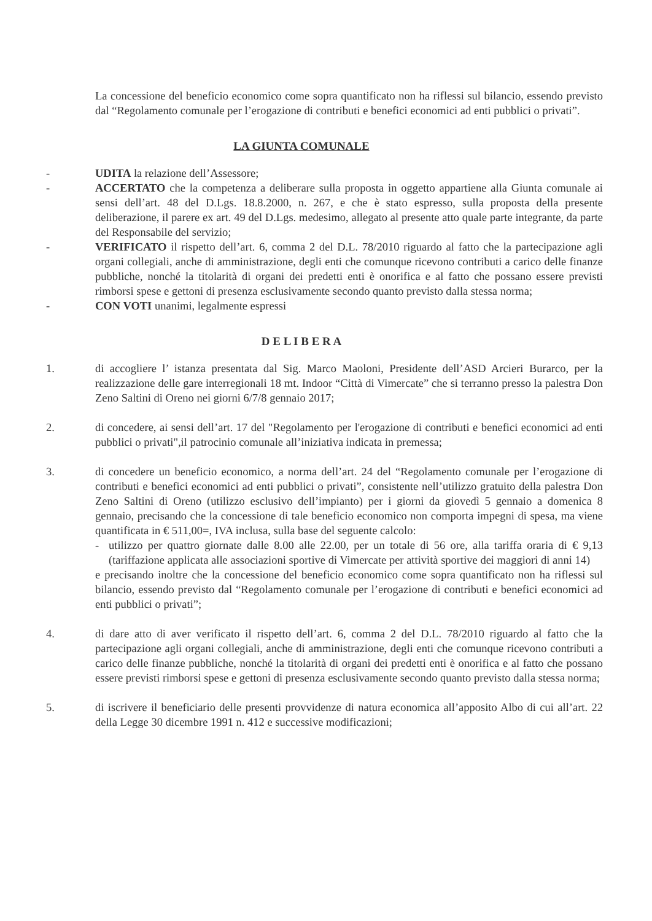La concessione del beneficio economico come sopra quantificato non ha riflessi sul bilancio, essendo previsto dal “Regolamento comunale per l’erogazione di contributi e benefici economici ad enti pubblici o privati”.
LA GIUNTA COMUNALE
- UDITA la relazione dell’Assessore;
- ACCERTATO che la competenza a deliberare sulla proposta in oggetto appartiene alla Giunta comunale ai sensi dell’art. 48 del D.Lgs. 18.8.2000, n. 267, e che è stato espresso, sulla proposta della presente deliberazione, il parere ex art. 49 del D.Lgs. medesimo, allegato al presente atto quale parte integrante, da parte del Responsabile del servizio;
- VERIFICATO il rispetto dell’art. 6, comma 2 del D.L. 78/2010 riguardo al fatto che la partecipazione agli organi collegiali, anche di amministrazione, degli enti che comunque ricevono contributi a carico delle finanze pubbliche, nonché la titolarità di organi dei predetti enti è onorifica e al fatto che possano essere previsti rimborsi spese e gettoni di presenza esclusivamente secondo quanto previsto dalla stessa norma;
- CON VOTI unanimi, legalmente espressi
D E L I B E R A
1. di accogliere l’ istanza presentata dal Sig. Marco Maoloni, Presidente dell’ASD Arcieri Burarco, per la realizzazione delle gare interregionali 18 mt. Indoor “Città di Vimercate” che si terranno presso la palestra Don Zeno Saltini di Oreno nei giorni 6/7/8 gennaio 2017;
2. di concedere, ai sensi dell’art. 17 del "Regolamento per l'erogazione di contributi e benefici economici ad enti pubblici o privati",il patrocinio comunale all’iniziativa indicata in premessa;
3. di concedere un beneficio economico, a norma dell’art. 24 del “Regolamento comunale per l’erogazione di contributi e benefici economici ad enti pubblici o privati”, consistente nell’utilizzo gratuito della palestra Don Zeno Saltini di Oreno (utilizzo esclusivo dell’impianto) per i giorni da giovedì 5 gennaio a domenica 8 gennaio, precisando che la concessione di tale beneficio economico non comporta impegni di spesa, ma viene quantificata in € 511,00=, IVA inclusa, sulla base del seguente calcolo:
- utilizzo per quattro giornate dalle 8.00 alle 22.00, per un totale di 56 ore, alla tariffa oraria di € 9,13 (tariffazione applicata alle associazioni sportive di Vimercate per attività sportive dei maggiori di anni 14)
e precisando inoltre che la concessione del beneficio economico come sopra quantificato non ha riflessi sul bilancio, essendo previsto dal “Regolamento comunale per l’erogazione di contributi e benefici economici ad enti pubblici o privati”;
4. di dare atto di aver verificato il rispetto dell’art. 6, comma 2 del D.L. 78/2010 riguardo al fatto che la partecipazione agli organi collegiali, anche di amministrazione, degli enti che comunque ricevono contributi a carico delle finanze pubbliche, nonché la titolarità di organi dei predetti enti è onorifica e al fatto che possano essere previsti rimborsi spese e gettoni di presenza esclusivamente secondo quanto previsto dalla stessa norma;
5. di iscrivere il beneficiario delle presenti provvidenze di natura economica all’apposito Albo di cui all’art. 22 della Legge 30 dicembre 1991 n. 412 e successive modificazioni;